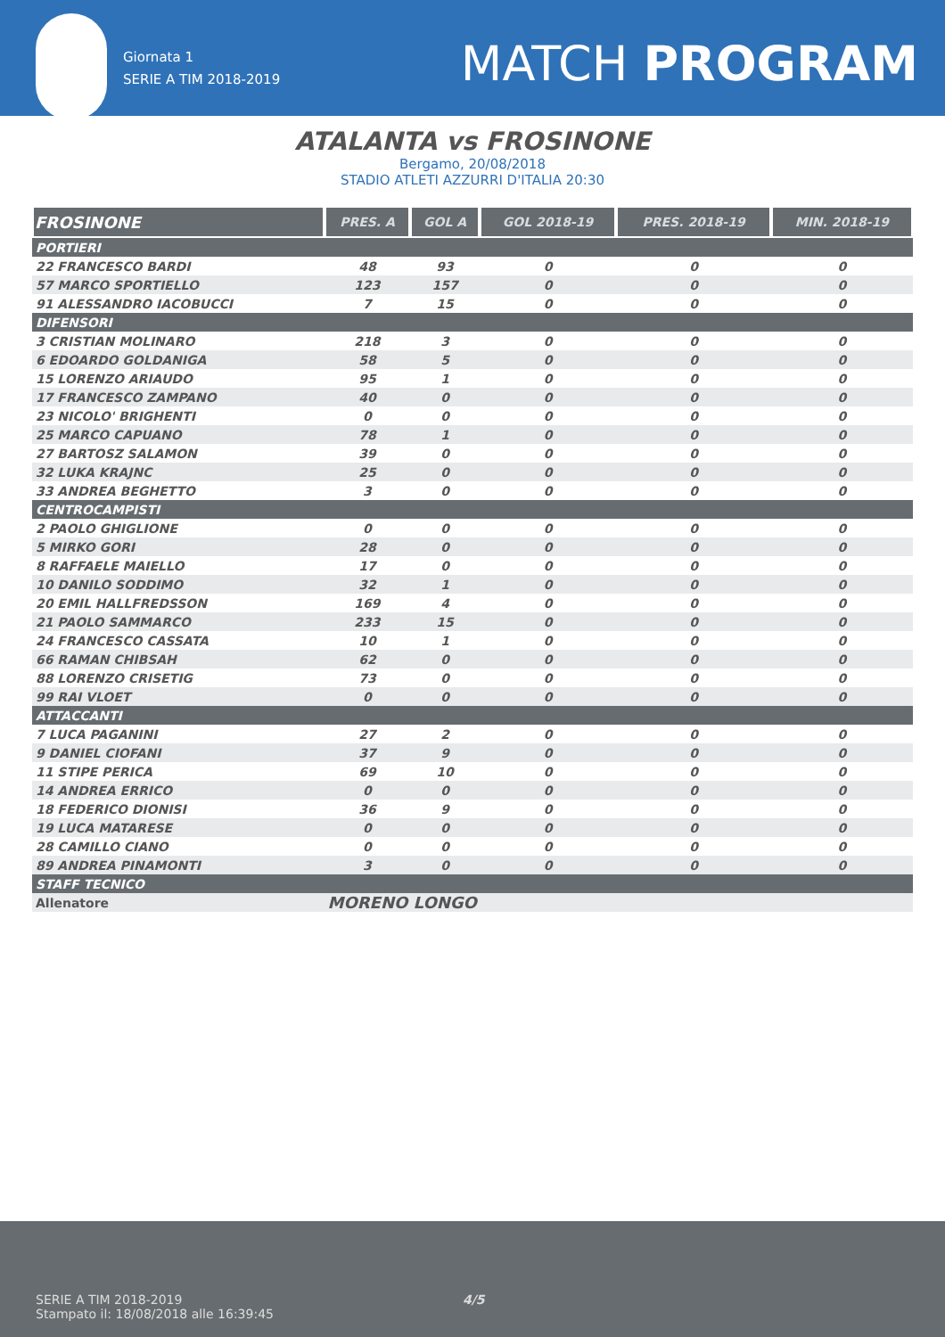Giornata 1
SERIE A TIM 2018-2019
MATCH PROGRAM
ATALANTA vs FROSINONE
Bergamo, 20/08/2018
STADIO ATLETI AZZURRI D'ITALIA 20:30
| FROSINONE | PRES. A | GOL A | GOL 2018-19 | PRES. 2018-19 | MIN. 2018-19 |
| --- | --- | --- | --- | --- | --- |
| PORTIERI | | | | | |
| 22 FRANCESCO BARDI | 48 | 93 | 0 | 0 | 0 |
| 57 MARCO SPORTIELLO | 123 | 157 | 0 | 0 | 0 |
| 91 ALESSANDRO IACOBUCCI | 7 | 15 | 0 | 0 | 0 |
| DIFENSORI | | | | | |
| 3 CRISTIAN MOLINARO | 218 | 3 | 0 | 0 | 0 |
| 6 EDOARDO GOLDANIGA | 58 | 5 | 0 | 0 | 0 |
| 15 LORENZO ARIAUDO | 95 | 1 | 0 | 0 | 0 |
| 17 FRANCESCO ZAMPANO | 40 | 0 | 0 | 0 | 0 |
| 23 NICOLO' BRIGHENTI | 0 | 0 | 0 | 0 | 0 |
| 25 MARCO CAPUANO | 78 | 1 | 0 | 0 | 0 |
| 27 BARTOSZ SALAMON | 39 | 0 | 0 | 0 | 0 |
| 32 LUKA KRAJNC | 25 | 0 | 0 | 0 | 0 |
| 33 ANDREA BEGHETTO | 3 | 0 | 0 | 0 | 0 |
| CENTROCAMPISTI | | | | | |
| 2 PAOLO GHIGLIONE | 0 | 0 | 0 | 0 | 0 |
| 5 MIRKO GORI | 28 | 0 | 0 | 0 | 0 |
| 8 RAFFAELE MAIELLO | 17 | 0 | 0 | 0 | 0 |
| 10 DANILO SODDIMO | 32 | 1 | 0 | 0 | 0 |
| 20 EMIL HALLFREDSSON | 169 | 4 | 0 | 0 | 0 |
| 21 PAOLO SAMMARCO | 233 | 15 | 0 | 0 | 0 |
| 24 FRANCESCO CASSATA | 10 | 1 | 0 | 0 | 0 |
| 66 RAMAN CHIBSAH | 62 | 0 | 0 | 0 | 0 |
| 88 LORENZO CRISETIG | 73 | 0 | 0 | 0 | 0 |
| 99 RAI VLOET | 0 | 0 | 0 | 0 | 0 |
| ATTACCANTI | | | | | |
| 7 LUCA PAGANINI | 27 | 2 | 0 | 0 | 0 |
| 9 DANIEL CIOFANI | 37 | 9 | 0 | 0 | 0 |
| 11 STIPE PERICA | 69 | 10 | 0 | 0 | 0 |
| 14 ANDREA ERRICO | 0 | 0 | 0 | 0 | 0 |
| 18 FEDERICO DIONISI | 36 | 9 | 0 | 0 | 0 |
| 19 LUCA MATARESE | 0 | 0 | 0 | 0 | 0 |
| 28 CAMILLO CIANO | 0 | 0 | 0 | 0 | 0 |
| 89 ANDREA PINAMONTI | 3 | 0 | 0 | 0 | 0 |
| STAFF TECNICO | | | | | |
| Allenatore | MORENO LONGO | | | | |
SERIE A TIM 2018-2019 4/5
Stampato il: 18/08/2018 alle 16:39:45